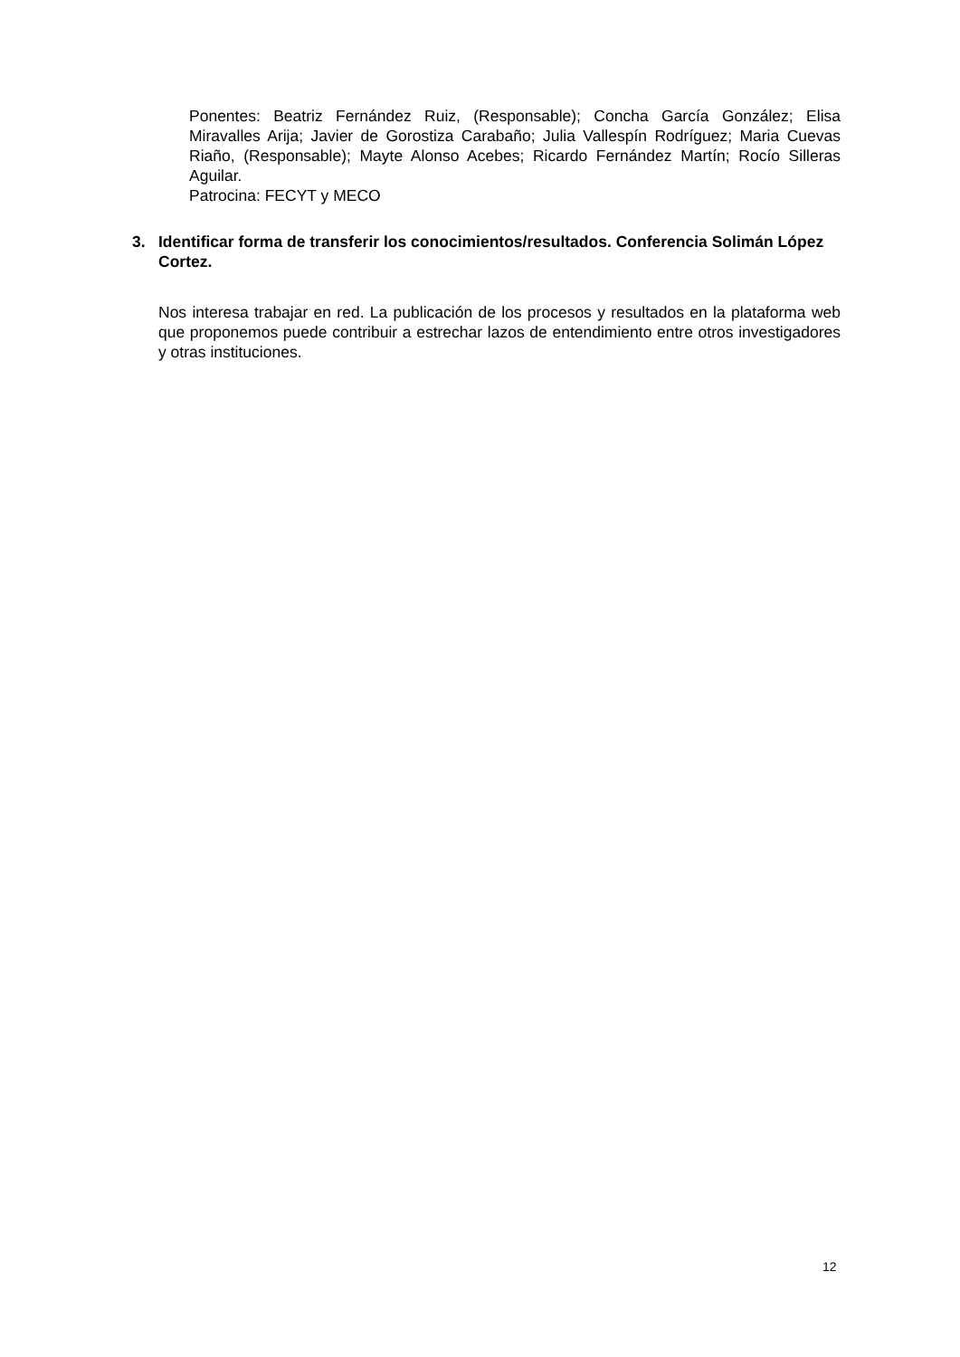Ponentes: Beatriz Fernández Ruiz, (Responsable); Concha García González; Elisa Miravalles Arija; Javier de Gorostiza Carabaño; Julia Vallespín Rodríguez; Maria Cuevas Riaño, (Responsable); Mayte Alonso Acebes; Ricardo Fernández Martín; Rocío Silleras Aguilar.
Patrocina: FECYT y MECO
3. Identificar forma de transferir los conocimientos/resultados. Conferencia Solimán López Cortez.
Nos interesa trabajar en red. La publicación de los procesos y resultados en la plataforma web que proponemos puede contribuir a estrechar lazos de entendimiento entre otros investigadores y otras instituciones.
12